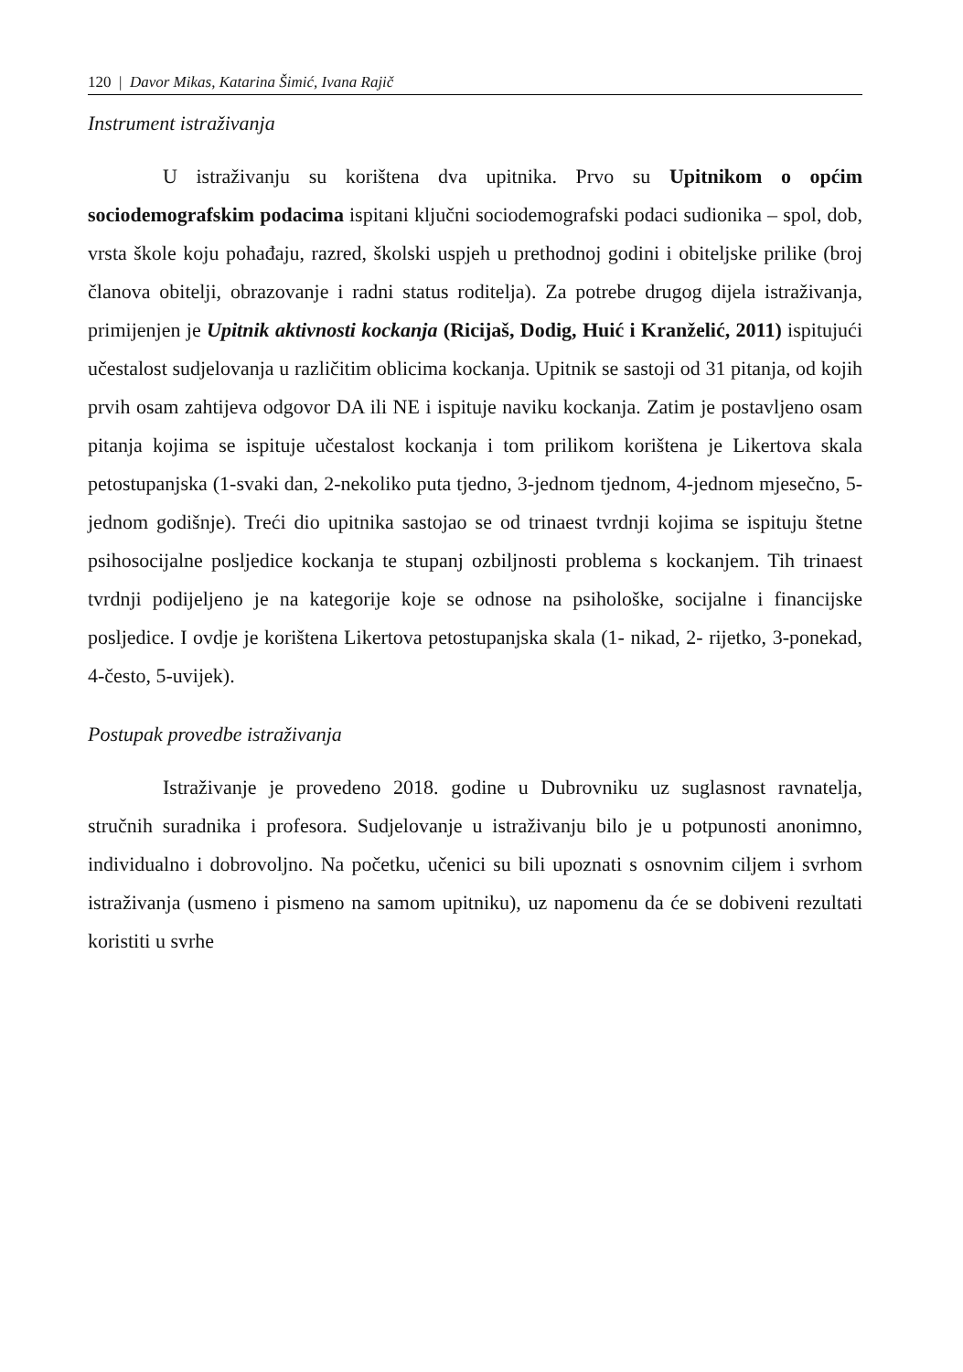120 | Davor Mikas, Katarina Šimić, Ivana Rajič
Instrument istraživanja
U istraživanju su korištena dva upitnika. Prvo su Upitnikom o općim sociodemografskim podacima ispitani ključni sociodemografski podaci sudionika – spol, dob, vrsta škole koju pohađaju, razred, školski uspjeh u prethodnoj godini i obiteljske prilike (broj članova obitelji, obrazovanje i radni status roditelja). Za potrebe drugog dijela istraživanja, primijenjen je Upitnik aktivnosti kockanja (Ricijaš, Dodig, Huić i Kranželić, 2011) ispitujući učestalost sudjelovanja u različitim oblicima kockanja. Upitnik se sastoji od 31 pitanja, od kojih prvih osam zahtijeva odgovor DA ili NE i ispituje naviku kockanja. Zatim je postavljeno osam pitanja kojima se ispituje učestalost kockanja i tom prilikom korištena je Likertova skala petostupanjska (1-svaki dan, 2-nekoliko puta tjedno, 3-jednom tjednom, 4-jednom mjesečno, 5-jednom godišnje). Treći dio upitnika sastojao se od trinaest tvrdnji kojima se ispituju štetne psihosocijalne posljedice kockanja te stupanj ozbiljnosti problema s kockanjem. Tih trinaest tvrdnji podijeljeno je na kategorije koje se odnose na psihološke, socijalne i financijske posljedice. I ovdje je korištena Likertova petostupanjska skala (1- nikad, 2- rijetko, 3-ponekad, 4-često, 5-uvijek).
Postupak provedbe istraživanja
Istraživanje je provedeno 2018. godine u Dubrovniku uz suglasnost ravnatelja, stručnih suradnika i profesora. Sudjelovanje u istraživanju bilo je u potpunosti anonimno, individualno i dobrovoljno. Na početku, učenici su bili upoznati s osnovnim ciljem i svrhom istraživanja (usmeno i pismeno na samom upitniku), uz napomenu da će se dobiveni rezultati koristiti u svrhe